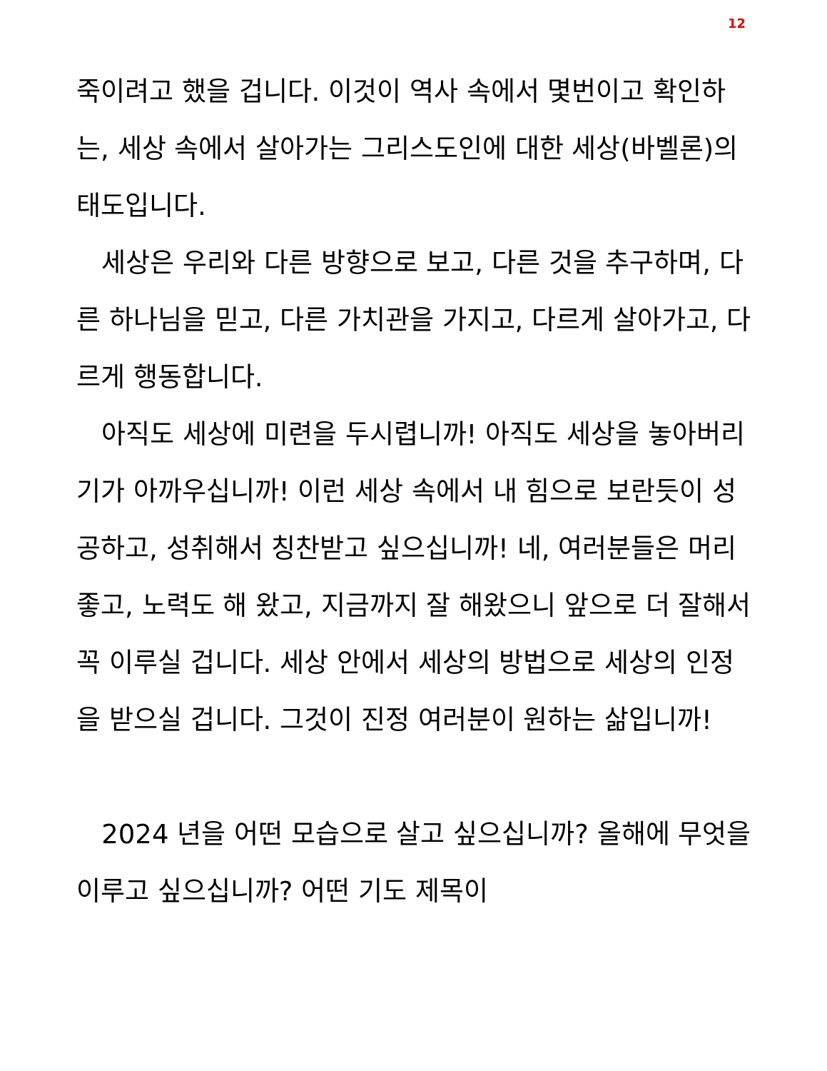12
죽이려고 했을 겁니다. 이것이 역사 속에서 몇번이고 확인하는, 세상 속에서 살아가는 그리스도인에 대한 세상(바벨론)의 태도입니다.
세상은 우리와 다른 방향으로 보고, 다른 것을 추구하며, 다른 하나님을 믿고, 다른 가치관을 가지고, 다르게 살아가고, 다르게 행동합니다.
아직도 세상에 미련을 두시렵니까! 아직도 세상을 놓아버리기가 아까우십니까! 이런 세상 속에서 내 힘으로 보란듯이 성공하고, 성취해서 칭찬받고 싶으십니까! 네, 여러분들은 머리 좋고, 노력도 해 왔고, 지금까지 잘 해왔으니 앞으로 더 잘해서 꼭 이루실 겁니다. 세상 안에서 세상의 방법으로 세상의 인정을 받으실 겁니다. 그것이 진정 여러분이 원하는 삶입니까!
2024 년을 어떤 모습으로 살고 싶으십니까? 올해에 무엇을 이루고 싶으십니까? 어떤 기도 제목이